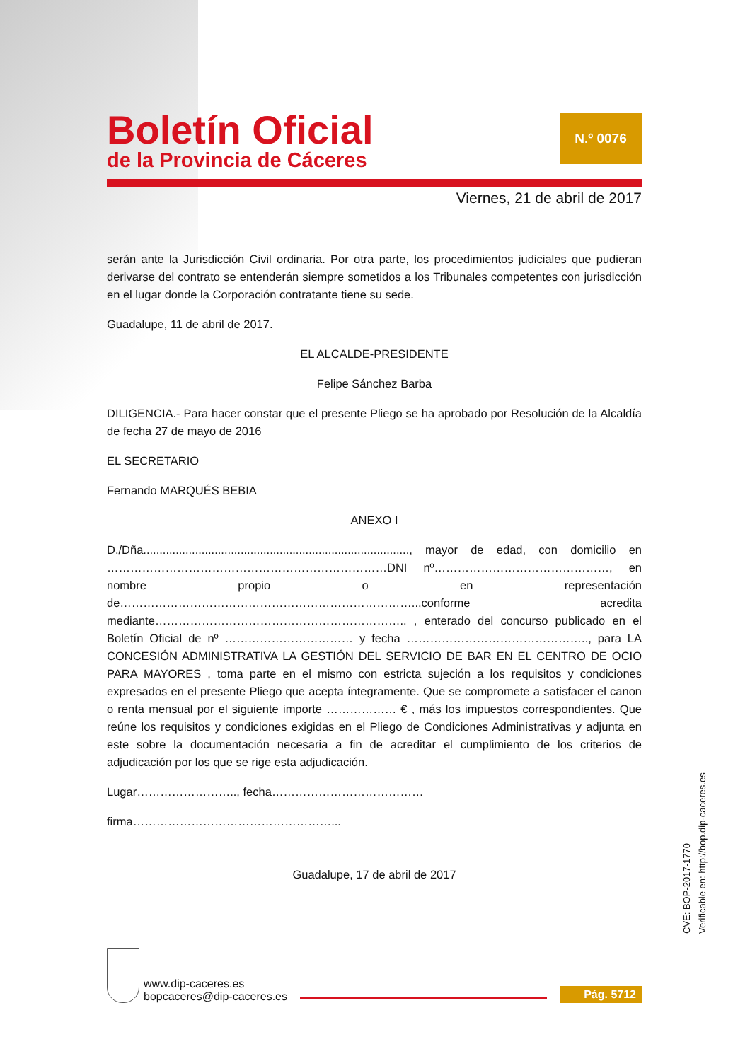Boletín Oficial
de la Provincia de Cáceres
N.º 0076
Viernes, 21 de abril de 2017
serán ante la Jurisdicción Civil ordinaria. Por otra parte, los procedimientos judiciales que pudieran derivarse del contrato se entenderán siempre sometidos a los Tribunales competentes con jurisdicción en el lugar donde la Corporación contratante tiene su sede.
Guadalupe, 11 de abril de 2017.
EL ALCALDE-PRESIDENTE
Felipe Sánchez Barba
DILIGENCIA.- Para hacer constar que el presente Pliego se ha aprobado por Resolución de la Alcaldía de fecha 27 de mayo de 2016
EL SECRETARIO
Fernando MARQUÉS BEBIA
ANEXO I
D./Dña.................................................................................., mayor de edad, con domicilio en ………………………………………………………………DNI nº………………………………………, en nombre propio o en representación de…………………………………………………………………..,conforme acredita mediante……………………………………………………….. , enterado del concurso publicado en el Boletín Oficial de nº …………………………… y fecha ……………………………………….., para LA CONCESIÓN ADMINISTRATIVA LA GESTIÓN DEL SERVICIO DE BAR EN EL CENTRO DE OCIO PARA MAYORES , toma parte en el mismo con estricta sujeción a los requisitos y condiciones expresados en el presente Pliego que acepta íntegramente. Que se compromete a satisfacer el canon o renta mensual por el siguiente importe ……………… € , más los impuestos correspondientes. Que reúne los requisitos y condiciones exigidas en el Pliego de Condiciones Administrativas y adjunta en este sobre la documentación necesaria a fin de acreditar el cumplimiento de los criterios de adjudicación por los que se rige esta adjudicación.
Lugar…………………….., fecha…………………………………
firma……………………………………………...
Guadalupe, 17 de abril de 2017
www.dip-caceres.es
bopcaceres@dip-caceres.es
Pág. 5712
CVE: BOP-2017-1770
Verificable en: http://bop.dip-caceres.es